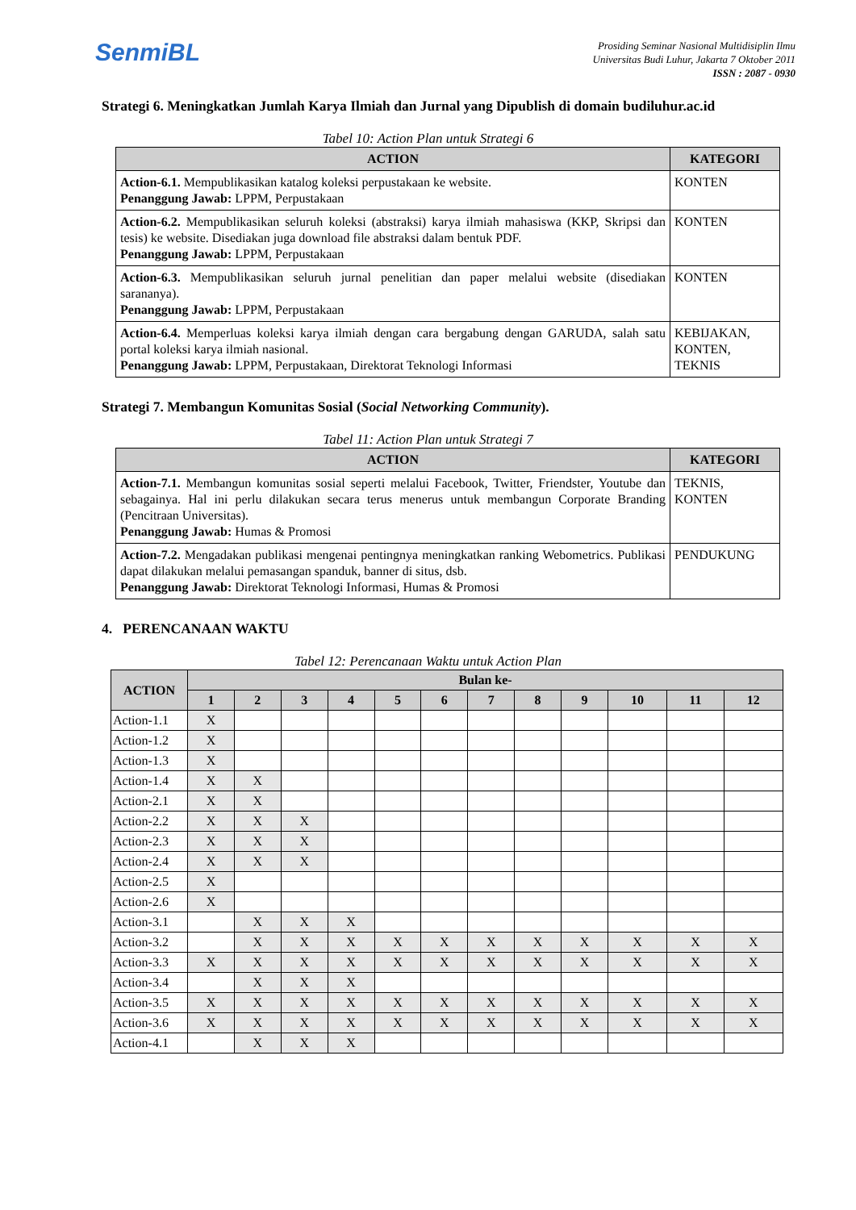SenmiBL
Prosiding Seminar Nasional Multidisiplin Ilmu
Universitas Budi Luhur, Jakarta 7 Oktober 2011
ISSN : 2087 - 0930
Strategi 6. Meningkatkan Jumlah Karya Ilmiah dan Jurnal yang Dipublish di domain budiluhur.ac.id
Tabel 10: Action Plan untuk Strategi 6
| ACTION | KATEGORI |
| --- | --- |
| Action-6.1. Mempublikasikan katalog koleksi perpustakaan ke website. Penanggung Jawab: LPPM, Perpustakaan | KONTEN |
| Action-6.2. Mempublikasikan seluruh koleksi (abstraksi) karya ilmiah mahasiswa (KKP, Skripsi dan tesis) ke website. Disediakan juga download file abstraksi dalam bentuk PDF. Penanggung Jawab: LPPM, Perpustakaan | KONTEN |
| Action-6.3. Mempublikasikan seluruh jurnal penelitian dan paper melalui website (disediakan sarananya). Penanggung Jawab: LPPM, Perpustakaan | KONTEN |
| Action-6.4. Memperluas koleksi karya ilmiah dengan cara bergabung dengan GARUDA, salah satu portal koleksi karya ilmiah nasional. Penanggung Jawab: LPPM, Perpustakaan, Direktorat Teknologi Informasi | KEBIJAKAN, KONTEN, TEKNIS |
Strategi 7. Membangun Komunitas Sosial (Social Networking Community).
Tabel 11: Action Plan untuk Strategi 7
| ACTION | KATEGORI |
| --- | --- |
| Action-7.1. Membangun komunitas sosial seperti melalui Facebook, Twitter, Friendster, Youtube dan sebagainya. Hal ini perlu dilakukan secara terus menerus untuk membangun Corporate Branding (Pencitraan Universitas). Penanggung Jawab: Humas & Promosi | TEKNIS, KONTEN |
| Action-7.2. Mengadakan publikasi mengenai pentingnya meningkatkan ranking Webometrics. Publikasi dapat dilakukan melalui pemasangan spanduk, banner di situs, dsb. Penanggung Jawab: Direktorat Teknologi Informasi, Humas & Promosi | PENDUKUNG |
4. PERENCANAAN WAKTU
Tabel 12: Perencanaan Waktu untuk Action Plan
| ACTION | Bulan ke- | | | | | | | | | | | |
| --- | --- | --- | --- | --- | --- | --- | --- | --- | --- | --- | --- | --- |
| | 1 | 2 | 3 | 4 | 5 | 6 | 7 | 8 | 9 | 10 | 11 | 12 |
| Action-1.1 | X | | | | | | | | | | | |
| Action-1.2 | X | | | | | | | | | | | |
| Action-1.3 | X | | | | | | | | | | | |
| Action-1.4 | X | X | | | | | | | | | | |
| Action-2.1 | X | X | | | | | | | | | | |
| Action-2.2 | X | X | X | | | | | | | | | |
| Action-2.3 | X | X | X | | | | | | | | | |
| Action-2.4 | X | X | X | | | | | | | | | |
| Action-2.5 | X | | | | | | | | | | | |
| Action-2.6 | X | | | | | | | | | | | |
| Action-3.1 | | X | X | X | | | | | | | | |
| Action-3.2 | | X | X | X | X | X | X | X | X | X | X | X |
| Action-3.3 | X | X | X | X | X | X | X | X | X | X | X | X |
| Action-3.4 | | X | X | X | | | | | | | | |
| Action-3.5 | X | X | X | X | X | X | X | X | X | X | X | X |
| Action-3.6 | X | X | X | X | X | X | X | X | X | X | X | X |
| Action-4.1 | | X | X | X | | | | | | | | |